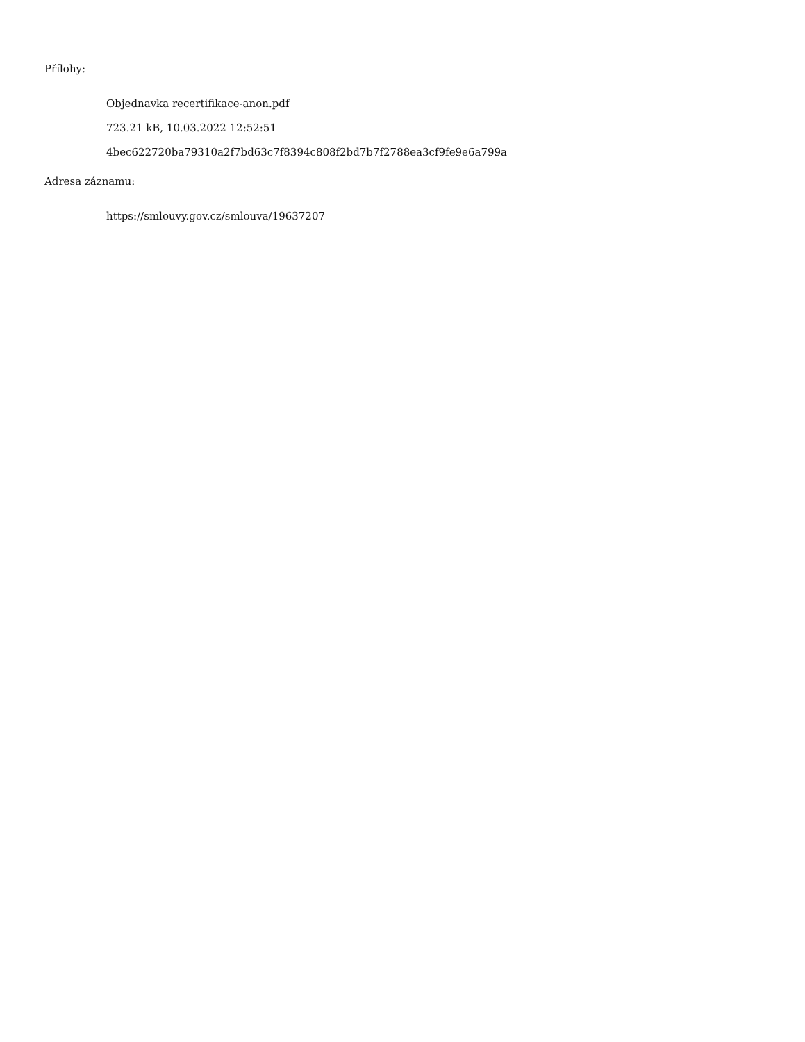Přílohy:
Objednavka recertifikace-anon.pdf
723.21 kB, 10.03.2022 12:52:51
4bec622720ba79310a2f7bd63c7f8394c808f2bd7b7f2788ea3cf9fe9e6a799a
Adresa záznamu:
https://smlouvy.gov.cz/smlouva/19637207